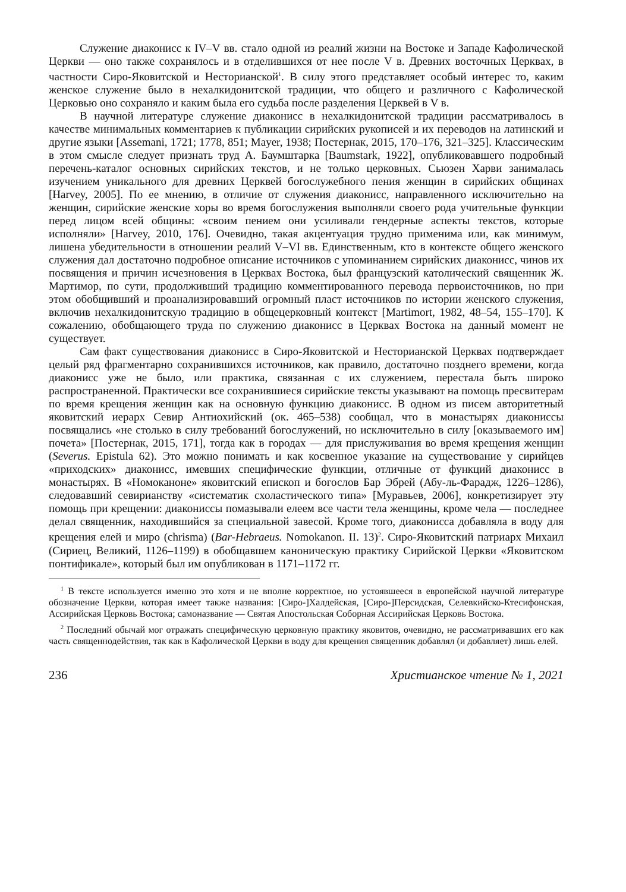Служение диаконисс к IV–V вв. стало одной из реалий жизни на Востоке и Западе Кафолической Церкви — оно также сохранялось и в отделившихся от нее после V в. Древних восточных Церквах, в частности Сиро-Яковитской и Несторианской<sup>1</sup>. В силу этого представляет особый интерес то, каким женское служение было в нехалкидонитской традиции, что общего и различного с Кафолической Церковью оно сохраняло и каким была его судьба после разделения Церквей в V в.
В научной литературе служение диаконисс в нехалкидонитской традиции рассматривалось в качестве минимальных комментариев к публикации сирийских рукописей и их переводов на латинский и другие языки [Assemani, 1721; 1778, 851; Mayer, 1938; Постернак, 2015, 170–176, 321–325]. Классическим в этом смысле следует признать труд А. Баумштарка [Baumstark, 1922], опубликовавшего подробный перечень-каталог основных сирийских текстов, и не только церковных. Сьюзен Харви занималась изучением уникального для древних Церквей богослужебного пения женщин в сирийских общинах [Harvey, 2005]. По ее мнению, в отличие от служения диаконисс, направленного исключительно на женщин, сирийские женские хоры во время богослужения выполняли своего рода учительные функции перед лицом всей общины: «своим пением они усиливали гендерные аспекты текстов, которые исполняли» [Harvey, 2010, 176]. Очевидно, такая акцентуация трудно применима или, как минимум, лишена убедительности в отношении реалий V–VI вв. Единственным, кто в контексте общего женского служения дал достаточно подробное описание источников с упоминанием сирийских диаконисс, чинов их посвящения и причин исчезновения в Церквах Востока, был французский католический священник Ж. Мартимор, по сути, продолживший традицию комментированного перевода первоисточников, но при этом обобщивший и проанализировавший огромный пласт источников по истории женского служения, включив нехалкидонитскую традицию в общецерковный контекст [Martimort, 1982, 48–54, 155–170]. К сожалению, обобщающего труда по служению диаконисс в Церквах Востока на данный момент не существует.
Сам факт существования диаконисс в Сиро-Яковитской и Несторианской Церквах подтверждает целый ряд фрагментарно сохранившихся источников, как правило, достаточно позднего времени, когда диаконисс уже не было, или практика, связанная с их служением, перестала быть широко распространенной. Практически все сохранившиеся сирийские тексты указывают на помощь пресвитерам по время крещения женщин как на основную функцию диаконисс. В одном из писем авторитетный яковитский иерарх Севир Антиохийский (ок. 465–538) сообщал, что в монастырях диаконисcы посвящались «не столько в силу требований богослужений, но исключительно в силу [оказываемого им] почета» [Постернак, 2015, 171], тогда как в городах — для прислуживания во время крещения женщин (Severus. Epistula 62). Это можно понимать и как косвенное указание на существование у сирийцев «приходских» диаконисс, имевших специфические функции, отличные от функций диаконисс в монастырях. В «Номоканоне» яковитский епископ и богослов Бар Эбрей (Абу-ль-Фарадж, 1226–1286), следовавший севирианству «систематик схоластического типа» [Муравьев, 2006], конкретизирует эту помощь при крещении: диакониссы помазывали елеем все части тела женщины, кроме чела — последнее делал священник, находившийся за специальной завесой. Кроме того, диаконисса добавляла в воду для крещения елей и миро (chrisma) (Bar-Hebraeus. Nomokanon. II. 13)<sup>2</sup>. Сиро-Яковитский патриарх Михаил (Сириец, Великий, 1126–1199) в обобщавшем каноническую практику Сирийской Церкви «Яковитском понтификале», который был им опубликован в 1171–1172 гг.
<sup>1</sup> В тексте используется именно это хотя и не вполне корректное, но устоявшееся в европейской научной литературе обозначение Церкви, которая имеет также названия: [Сиро-]Халдейская, [Сиро-]Персидская, Селевкийско-Ктесифонская, Ассирийская Церковь Востока; самоназвание — Святая Апостольская Соборная Ассирийская Церковь Востока.
<sup>2</sup> Последний обычай мог отражать специфическую церковную практику яковитов, очевидно, не рассматривавших его как часть священнодействия, так как в Кафолической Церкви в воду для крещения священник добавлял (и добавляет) лишь елей.
236 Христианское чтение № 1, 2021